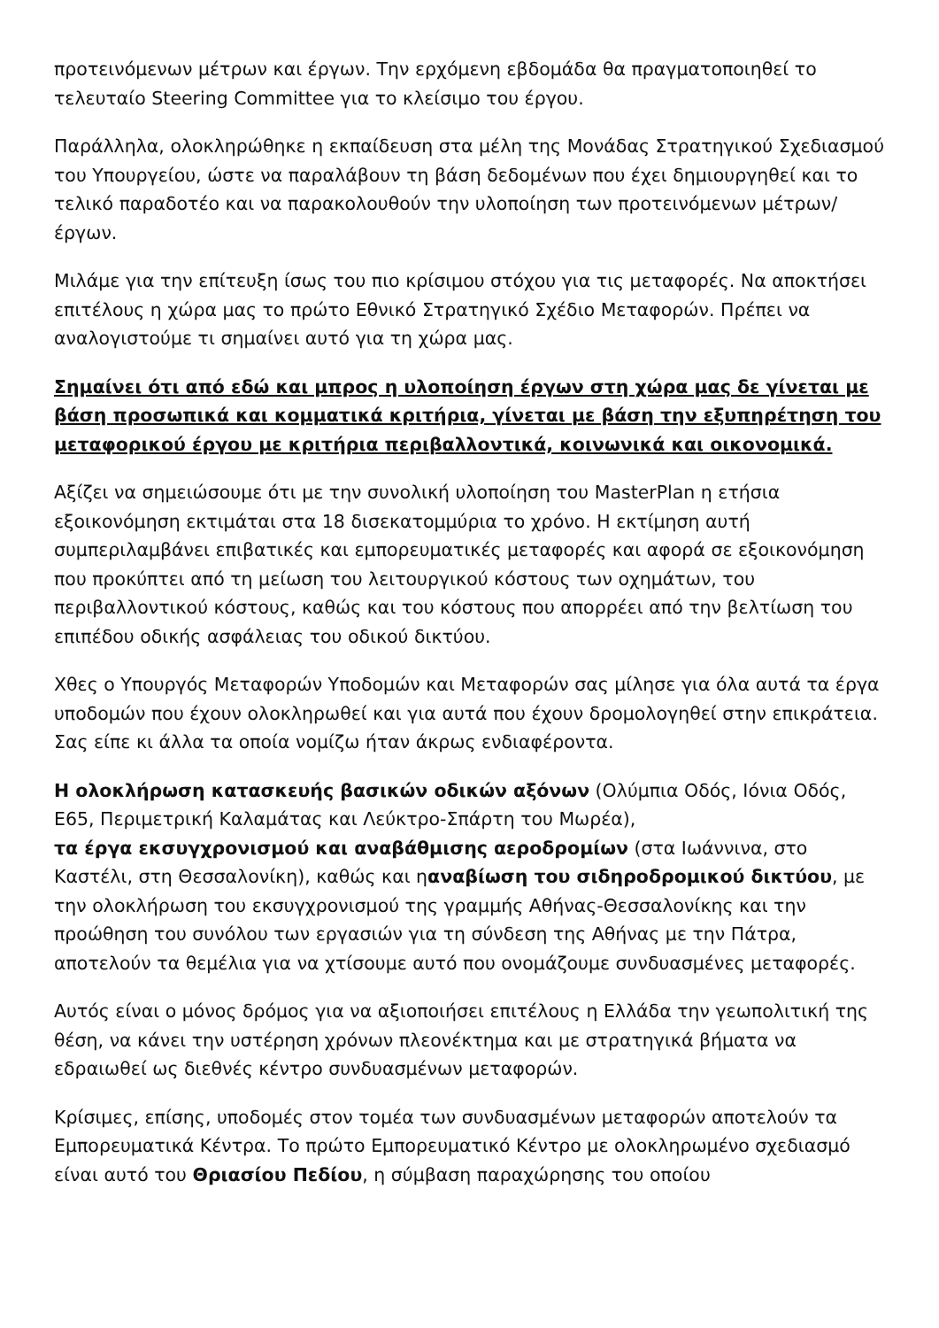προτεινόμενων μέτρων και έργων. Την ερχόμενη εβδομάδα θα πραγματοποιηθεί το τελευταίο Steering Committee για το κλείσιμο του έργου.
Παράλληλα, ολοκληρώθηκε η εκπαίδευση στα μέλη της Μονάδας Στρατηγικού Σχεδιασμού του Υπουργείου, ώστε να παραλάβουν τη βάση δεδομένων που έχει δημιουργηθεί και το τελικό παραδοτέο και να παρακολουθούν την υλοποίηση των προτεινόμενων μέτρων/έργων.
Μιλάμε για την επίτευξη ίσως του πιο κρίσιμου στόχου για τις μεταφορές. Να αποκτήσει επιτέλους η χώρα μας το πρώτο Εθνικό Στρατηγικό Σχέδιο Μεταφορών. Πρέπει να αναλογιστούμε τι σημαίνει αυτό για τη χώρα μας.
Σημαίνει ότι από εδώ και μπρος η υλοποίηση έργων στη χώρα μας δε γίνεται με βάση προσωπικά και κομματικά κριτήρια, γίνεται με βάση την εξυπηρέτηση του μεταφορικού έργου με κριτήρια περιβαλλοντικά, κοινωνικά και οικονομικά.
Αξίζει να σημειώσουμε ότι με την συνολική υλοποίηση του MasterPlan η ετήσια εξοικονόμηση εκτιμάται στα 18 δισεκατομμύρια το χρόνο. Η εκτίμηση αυτή συμπεριλαμβάνει επιβατικές και εμπορευματικές μεταφορές και αφορά σε εξοικονόμηση που προκύπτει από τη μείωση του λειτουργικού κόστους των οχημάτων, του περιβαλλοντικού κόστους, καθώς και του κόστους που απορρέει από την βελτίωση του επιπέδου οδικής ασφάλειας του οδικού δικτύου.
Χθες ο Υπουργός Μεταφορών Υποδομών και Μεταφορών σας μίλησε για όλα αυτά τα έργα υποδομών που έχουν ολοκληρωθεί και για αυτά που έχουν δρομολογηθεί στην επικράτεια. Σας είπε κι άλλα τα οποία νομίζω ήταν άκρως ενδιαφέροντα.
Η ολοκλήρωση κατασκευής βασικών οδικών αξόνων (Ολύμπια Οδός, Ιόνια Οδός, Ε65, Περιμετρική Καλαμάτας και Λεύκτρο-Σπάρτη του Μωρέα),
τα έργα εκσυγχρονισμού και αναβάθμισης αεροδρομίων (στα Ιωάννινα, στο Καστέλι, στη Θεσσαλονίκη), καθώς και ηαναβίωση του σιδηροδρομικού δικτύου, με την ολοκλήρωση του εκσυγχρονισμού της γραμμής Αθήνας-Θεσσαλονίκης και την προώθηση του συνόλου των εργασιών για τη σύνδεση της Αθήνας με την Πάτρα, αποτελούν τα θεμέλια για να χτίσουμε αυτό που ονομάζουμε συνδυασμένες μεταφορές.
Αυτός είναι ο μόνος δρόμος για να αξιοποιήσει επιτέλους η Ελλάδα την γεωπολιτική της θέση, να κάνει την υστέρηση χρόνων πλεονέκτημα και με στρατηγικά βήματα να εδραιωθεί ως διεθνές κέντρο συνδυασμένων μεταφορών.
Κρίσιμες, επίσης, υποδομές στον τομέα των συνδυασμένων μεταφορών αποτελούν τα Εμπορευματικά Κέντρα. Το πρώτο Εμπορευματικό Κέντρο με ολοκληρωμένο σχεδιασμό είναι αυτό του Θριασίου Πεδίου, η σύμβαση παραχώρησης του οποίου